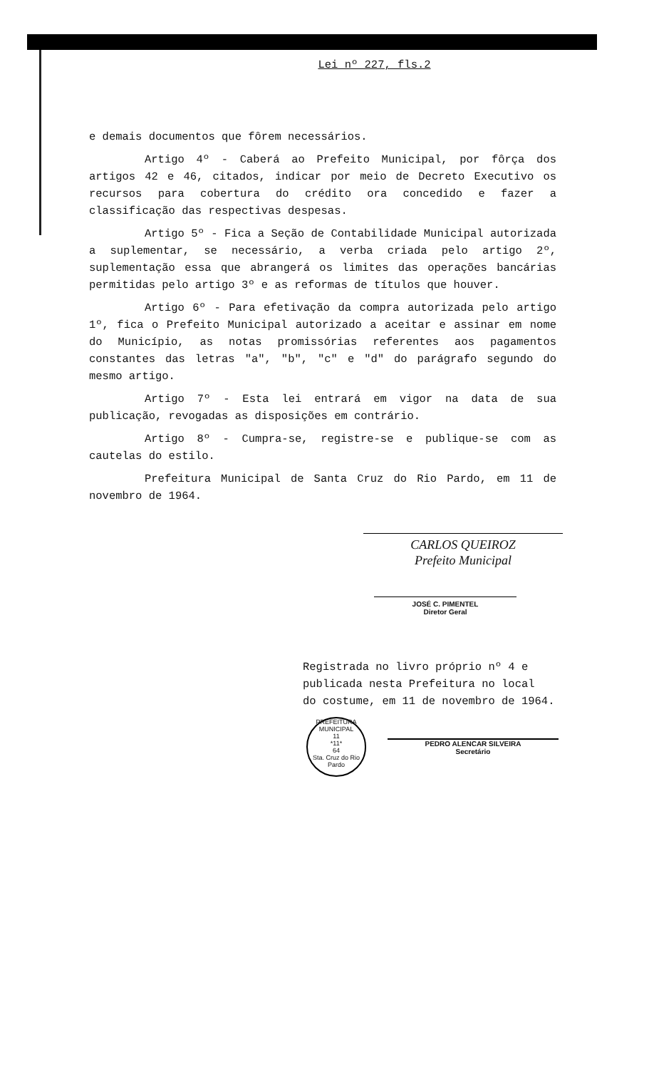Lei nº 227, fls.2
e demais documentos que fôrem necessários.
Artigo 4º - Caberá ao Prefeito Municipal, por fôrça dos artigos 42 e 46, citados, indicar por meio de Decreto Executivo os recursos para cobertura do crédito ora concedido e fazer a classificação das respectivas despesas.
Artigo 5º - Fica a Seção de Contabilidade Municipal autorizada a suplementar, se necessário, a verba criada pelo artigo 2º, suplementação essa que abrangerá os limites das operações bancárias permitidas pelo artigo 3º e as reformas de títulos que houver.
Artigo 6º - Para efetivação da compra autorizada pelo artigo 1º, fica o Prefeito Municipal autorizado a aceitar e assinar em nome do Município, as notas promissórias referentes aos pagamentos constantes das letras "a", "b", "c" e "d" do parágrafo segundo do mesmo artigo.
Artigo 7º - Esta lei entrará em vigor na data de sua publicação, revogadas as disposições em contrário.
Artigo 8º - Cumpra-se, registre-se e publique-se com as cautelas do estilo.
Prefeitura Municipal de Santa Cruz do Rio Pardo, em 11 de novembro de 1964.
CARLOS QUEIROZ
Prefeito Municipal
JOSÉ C. PIMENTEL
Diretor Geral
Registrada no livro próprio nº 4 e
publicada nesta Prefeitura no local
do costume, em 11 de novembro de 1964.
PREFEITURA MUNICIPAL
11
*11*
64
Sta. Cruz do Rio Pardo PEDRO ALENCAR SILVEIRA
Secretário